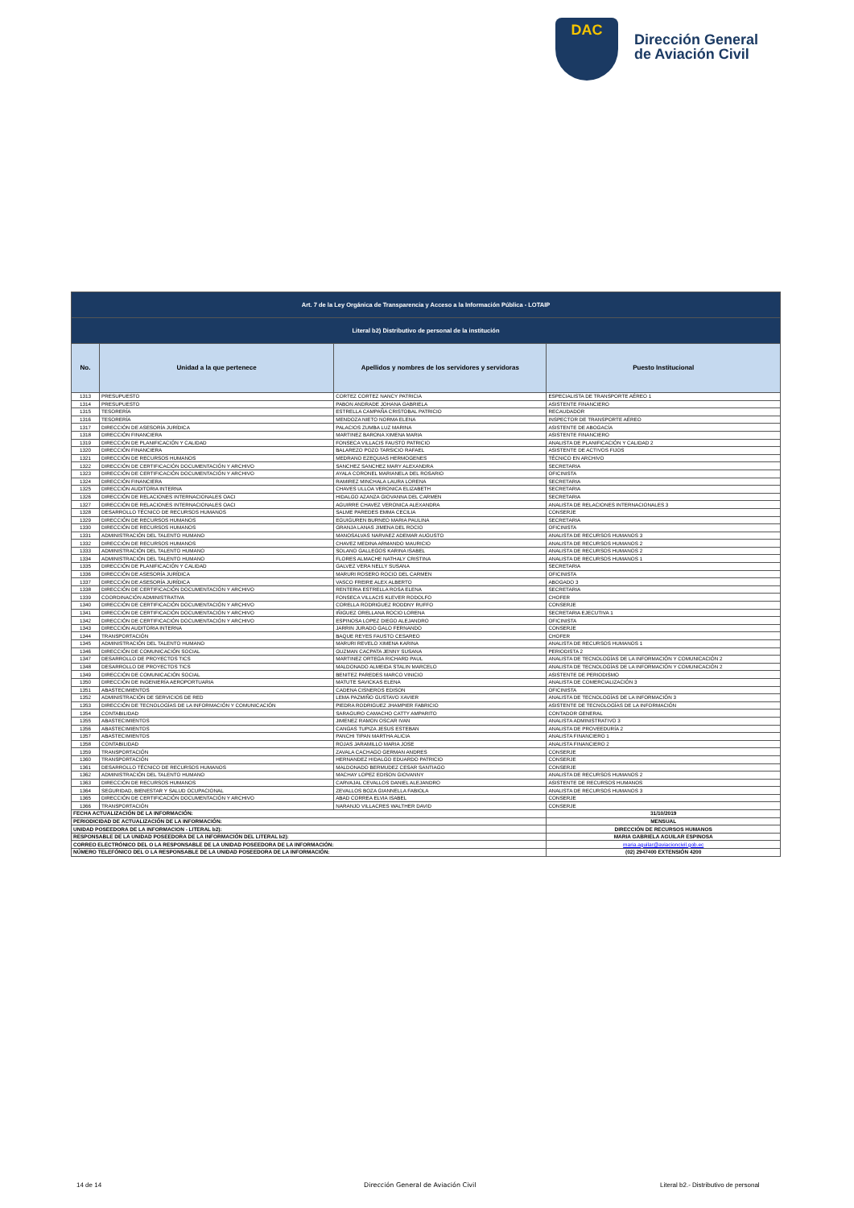DAC
Dirección General
de Aviación Civil
| Art. 7 de la Ley Orgánica de Transparencia y Acceso a la Información Pública - LOTAIP | | | |
| Literal b2) Distributivo de personal de la institución | | | |
| No. | Unidad a la que pertenece | Apellidos y nombres de los servidores y servidoras | Puesto Institucional |
| 1313 | PRESUPUESTO | CORTEZ CORTEZ NANCY PATRICIA | ESPECIALISTA DE TRANSPORTE AÉREO 1 |
| 1314 | PRESUPUESTO | PABON ANDRADE JOHANA GABRIELA | ASISTENTE FINANCIERO |
| 1315 | TESORERÍA | ESTRELLA CAMPAÑA CRISTOBAL PATRICIO | RECAUDADOR |
| 1316 | TESORERÍA | MENDOZA NIETO NORMA ELENA | INSPECTOR DE TRANSPORTE AÉREO |
| 1317 | DIRECCIÓN DE ASESORÍA JURÍDICA | PALACIOS ZUMBA LUZ MARINA | ASISTENTE DE ABOGACÍA |
| 1318 | DIRECCIÓN FINANCIERA | MARTINEZ BARONA XIMENA MARIA | ASISTENTE FINANCIERO |
| 1319 | DIRECCIÓN DE PLANIFICACIÓN Y CALIDAD | FONSECA VILLACIS FAUSTO PATRICIO | ANALISTA DE PLANIFICACIÓN Y CALIDAD 2 |
| 1320 | DIRECCIÓN FINANCIERA | BALAREZO POZO TARSICIO RAFAEL | ASISTENTE DE ACTIVOS FIJOS |
| 1321 | DIRECCIÓN DE RECURSOS HUMANOS | MEDRANO EZEQUIAS HERMOGENES | TÉCNICO EN ARCHIVO |
| 1322 | DIRECCIÓN DE CERTIFICACIÓN DOCUMENTACIÓN Y ARCHIVO | SANCHEZ SANCHEZ MARY ALEXANDRA | SECRETARIA |
| 1323 | DIRECCIÓN DE CERTIFICACIÓN DOCUMENTACIÓN Y ARCHIVO | AYALA CORONEL MARIANELA DEL ROSARIO | OFICINISTA |
| 1324 | DIRECCIÓN FINANCIERA | RAMIREZ MINCHALA LAURA LORENA | SECRETARIA |
| 1325 | DIRECCIÓN AUDITORIA INTERNA | CHAVES ULLOA VERONICA ELIZABETH | SECRETARIA |
| 1326 | DIRECCIÓN DE RELACIONES INTERNACIONALES OACI | HIDALGO AZANZA GIOVANNA DEL CARMEN | SECRETARIA |
| 1327 | DIRECCIÓN DE RELACIONES INTERNACIONALES OACI | AGUIRRE CHAVEZ VERONICA ALEXANDRA | ANALISTA DE RELACIONES INTERNACIONALES 3 |
| 1328 | DESARROLLO TÉCNICO DE RECURSOS HUMANOS | SALME PAREDES EMMA CECILIA | CONSERJE |
| 1329 | DIRECCIÓN DE RECURSOS HUMANOS | EGUIGUREN BURNEO MARIA PAULINA | SECRETARIA |
| 1330 | DIRECCIÓN DE RECURSOS HUMANOS | GRANJA LANAS JIMENA DEL ROCIO | OFICINISTA |
| 1331 | ADMINISTRACIÓN DEL TALENTO HUMANO | MANOSALVAS NARVAEZ ADEMAR AUGUSTO | ANALISTA DE RECURSOS HUMANOS 3 |
| 1332 | DIRECCIÓN DE RECURSOS HUMANOS | CHAVEZ MEDINA ARMANDO MAURICIO | ANALISTA DE RECURSOS HUMANOS 2 |
| 1333 | ADMINISTRACIÓN DEL TALENTO HUMANO | SOLANO GALLEGOS KARINA ISABEL | ANALISTA DE RECURSOS HUMANOS 2 |
| 1334 | ADMINISTRACIÓN DEL TALENTO HUMANO | FLORES ALMACHE NATHALY CRISTINA | ANALISTA DE RECURSOS HUMANOS 1 |
| 1335 | DIRECCIÓN DE PLANIFICACIÓN Y CALIDAD | GALVEZ VERA NELLY SUSANA | SECRETARIA |
| 1336 | DIRECCIÓN DE ASESORÍA JURÍDICA | MARURI ROSERO ROCIO DEL CARMEN | OFICINISTA |
| 1337 | DIRECCIÓN DE ASESORÍA JURÍDICA | VASCO FREIRE ALEX ALBERTO | ABOGADO 3 |
| 1338 | DIRECCIÓN DE CERTIFICACIÓN DOCUMENTACIÓN Y ARCHIVO | RENTERIA ESTRELLA ROSA ELENA | SECRETARIA |
| 1339 | COORDINACIÓN ADMINISTRATIVA | FONSECA VILLACIS KLEVER RODOLFO | CHOFER |
| 1340 | DIRECCIÓN DE CERTIFICACIÓN DOCUMENTACIÓN Y ARCHIVO | CORELLA RODRIGUEZ RODDNY RUFFO | CONSERJE |
| 1341 | DIRECCIÓN DE CERTIFICACIÓN DOCUMENTACIÓN Y ARCHIVO | IÑIGUEZ ORELLANA ROCIO LORENA | SECRETARIA EJECUTIVA 1 |
| 1342 | DIRECCIÓN DE CERTIFICACIÓN DOCUMENTACIÓN Y ARCHIVO | ESPINOSA LOPEZ DIEGO ALEJANDRO | OFICINISTA |
| 1343 | DIRECCIÓN AUDITORIA INTERNA | JARRIN JURADO GALO FERNANDO | CONSERJE |
| 1344 | TRANSPORTACIÓN | BAQUE REYES FAUSTO CESAREO | CHOFER |
| 1345 | ADMINISTRACIÓN DEL TALENTO HUMANO | MARURI REVELO XIMENA KARINA | ANALISTA DE RECURSOS HUMANOS 1 |
| 1346 | DIRECCIÓN DE COMUNICACIÓN SOCIAL | GUZMAN CACPATA JENNY SUSANA | PERIODISTA 2 |
| 1347 | DESARROLLO DE PROYECTOS TICS | MARTINEZ ORTEGA RICHARD PAUL | ANALISTA DE TECNOLOGÍAS DE LA INFORMACIÓN Y COMUNICACIÓN 2 |
| 1348 | DESARROLLO DE PROYECTOS TICS | MALDONADO ALMEIDA STALIN MARCELO | ANALISTA DE TECNOLOGÍAS DE LA INFORMACIÓN Y COMUNICACIÓN 2 |
| 1349 | DIRECCIÓN DE COMUNICACIÓN SOCIAL | BENITEZ PAREDES MARCO VINICIO | ASISTENTE DE PERIODISMO |
| 1350 | DIRECCIÓN DE INGENIERÍA AEROPORTUARIA | MATUTE SAVICKAS ELENA | ANALISTA DE COMERCIALIZACIÓN 3 |
| 1351 | ABASTECIMIENTOS | CADENA CISNEROS EDISON | OFICINISTA |
| 1352 | ADMINISTRACIÓN DE SERVICIOS DE RED | LEMA PAZMIÑO GUSTAVO XAVIER | ANALISTA DE TECNOLOGÍAS DE LA INFORMACIÓN 3 |
| 1353 | DIRECCIÓN DE TECNOLOGÍAS DE LA INFORMACIÓN Y COMUNICACIÓN | PIEDRA RODRIGUEZ JHAMPIER FABRICIO | ASISTENTE DE TECNOLOGÍAS DE LA INFORMACIÓN |
| 1354 | CONTABILIDAD | SARAGURO CAMACHO CATTY AMPARITO | CONTADOR GENERAL |
| 1355 | ABASTECIMIENTOS | JIMENEZ RAMON OSCAR IVAN | ANALISTA ADMINISTRATIVO 3 |
| 1356 | ABASTECIMIENTOS | CANGAS TUPIZA JESUS ESTEBAN | ANALISTA DE PROVEEDURÍA 2 |
| 1357 | ABASTECIMIENTOS | PANCHI TIPAN MARTHA ALICIA | ANALISTA FINANCIERO 1 |
| 1358 | CONTABILIDAD | ROJAS JARAMILLO MARIA JOSE | ANALISTA FINANCIERO 2 |
| 1359 | TRANSPORTACIÓN | ZAVALA CACHAGO GERMAN ANDRES | CONSERJE |
| 1360 | TRANSPORTACIÓN | HERNANDEZ HIDALGO EDUARDO PATRICIO | CONSERJE |
| 1361 | DESARROLLO TÉCNICO DE RECURSOS HUMANOS | MALDONADO BERMUDEZ CESAR SANTIAGO | CONSERJE |
| 1362 | ADMINISTRACIÓN DEL TALENTO HUMANO | MACHAY LOPEZ EDISON GIOVANNY | ANALISTA DE RECURSOS HUMANOS 2 |
| 1363 | DIRECCIÓN DE RECURSOS HUMANOS | CARVAJAL CEVALLOS DANIEL ALEJANDRO | ASISTENTE DE RECURSOS HUMANOS |
| 1364 | SEGURIDAD, BIENESTAR Y SALUD OCUPACIONAL | ZEVALLOS BOZA GIANNELLA FABIOLA | ANALISTA DE RECURSOS HUMANOS 3 |
| 1365 | DIRECCIÓN DE CERTIFICACIÓN DOCUMENTACIÓN Y ARCHIVO | ABAD CORREA ELVIA ISABEL | CONSERJE |
| 1366 | TRANSPORTACIÓN | NARANJO VILLACRES WALTHER DAVID | CONSERJE |
| FECHA ACTUALIZACIÓN DE LA INFORMACIÓN: | | | 31/10/2019 |
| PERIODICIDAD DE ACTUALIZACIÓN DE LA INFORMACIÓN: | | | MENSUAL |
| UNIDAD POSEEDORA DE LA INFORMACION - LITERAL b2): | | | DIRECCIÓN DE RECURSOS HUMANOS |
| RESPONSABLE DE LA UNIDAD POSEEDORA DE LA INFORMACIÓN DEL LITERAL b2): | | | MARIA GABRIELA AGUILAR ESPINOSA |
| CORREO ELECTRÓNICO DEL O LA RESPONSABLE DE LA UNIDAD POSEEDORA DE LA INFORMACIÓN: | | | maria.aguilar@aviacioncivil.gob.ec |
| NÚMERO TELEFÓNICO DEL O LA RESPONSABLE DE LA UNIDAD POSEEDORA DE LA INFORMACIÓN: | | | (02) 2947400 EXTENSIÓN 4200 |
14 de 14
Dirección General de Aviación Civil
Literal b2.- Distributivo de personal